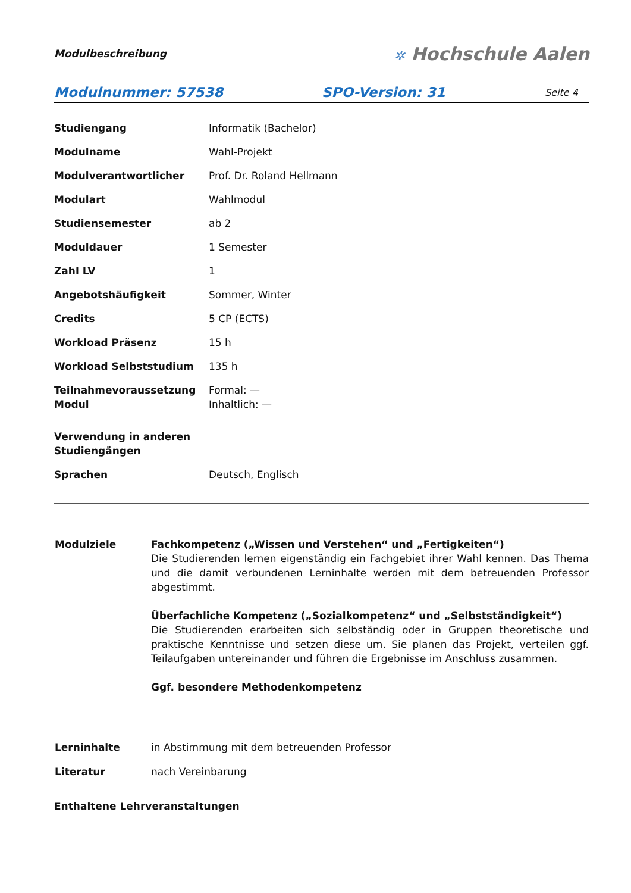Modulbeschreibung
✲ Hochschule Aalen
Modulnummer: 57538 SPO-Version: 31
Seite 4
| Studiengang | Informatik (Bachelor) |
| Modulname | Wahl-Projekt |
| Modulverantwortlicher | Prof. Dr. Roland Hellmann |
| Modulart | Wahlmodul |
| Studiensemester | ab 2 |
| Moduldauer | 1 Semester |
| Zahl LV | 1 |
| Angebotshäufigkeit | Sommer, Winter |
| Credits | 5 CP (ECTS) |
| Workload Präsenz | 15 h |
| Workload Selbststudium | 135 h |
| Teilnahmevoraussetzung Modul | Formal: — Inhaltlich: — |
| Verwendung in anderen Studiengängen | |
| Sprachen | Deutsch, Englisch |
| Modulziele | Fachkompetenz („Wissen und Verstehen“ und „Fertigkeiten“) Die Studierenden lernen eigenständig ein Fachgebiet ihrer Wahl kennen. Das Thema und die damit verbundenen Lerninhalte werden mit dem betreuenden Professor abgestimmt. Überfachliche Kompetenz („Sozialkompetenz“ und „Selbstständigkeit“) Die Studierenden erarbeiten sich selbständig oder in Gruppen theoretische und praktische Kenntnisse und setzen diese um. Sie planen das Projekt, verteilen ggf. Teilaufgaben untereinander und führen die Ergebnisse im Anschluss zusammen. Ggf. besondere Methodenkompetenz |
| Lerninhalte | in Abstimmung mit dem betreuenden Professor |
| Literatur | nach Vereinbarung |
Enthaltene Lehrveranstaltungen